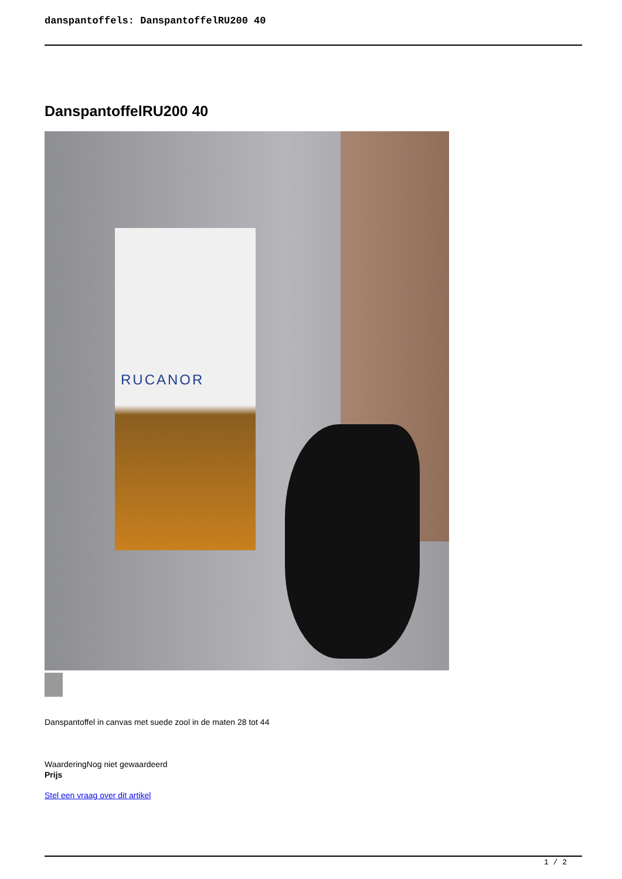danspantoffels: DanspantoffelRU200 40
DanspantoffelRU200 40
RUCANOR
Danspantoffel in canvas met suede zool in de maten 28 tot 44
WaarderingNog niet gewaardeerd
Prijs
Stel een vraag over dit artikel
1 / 2